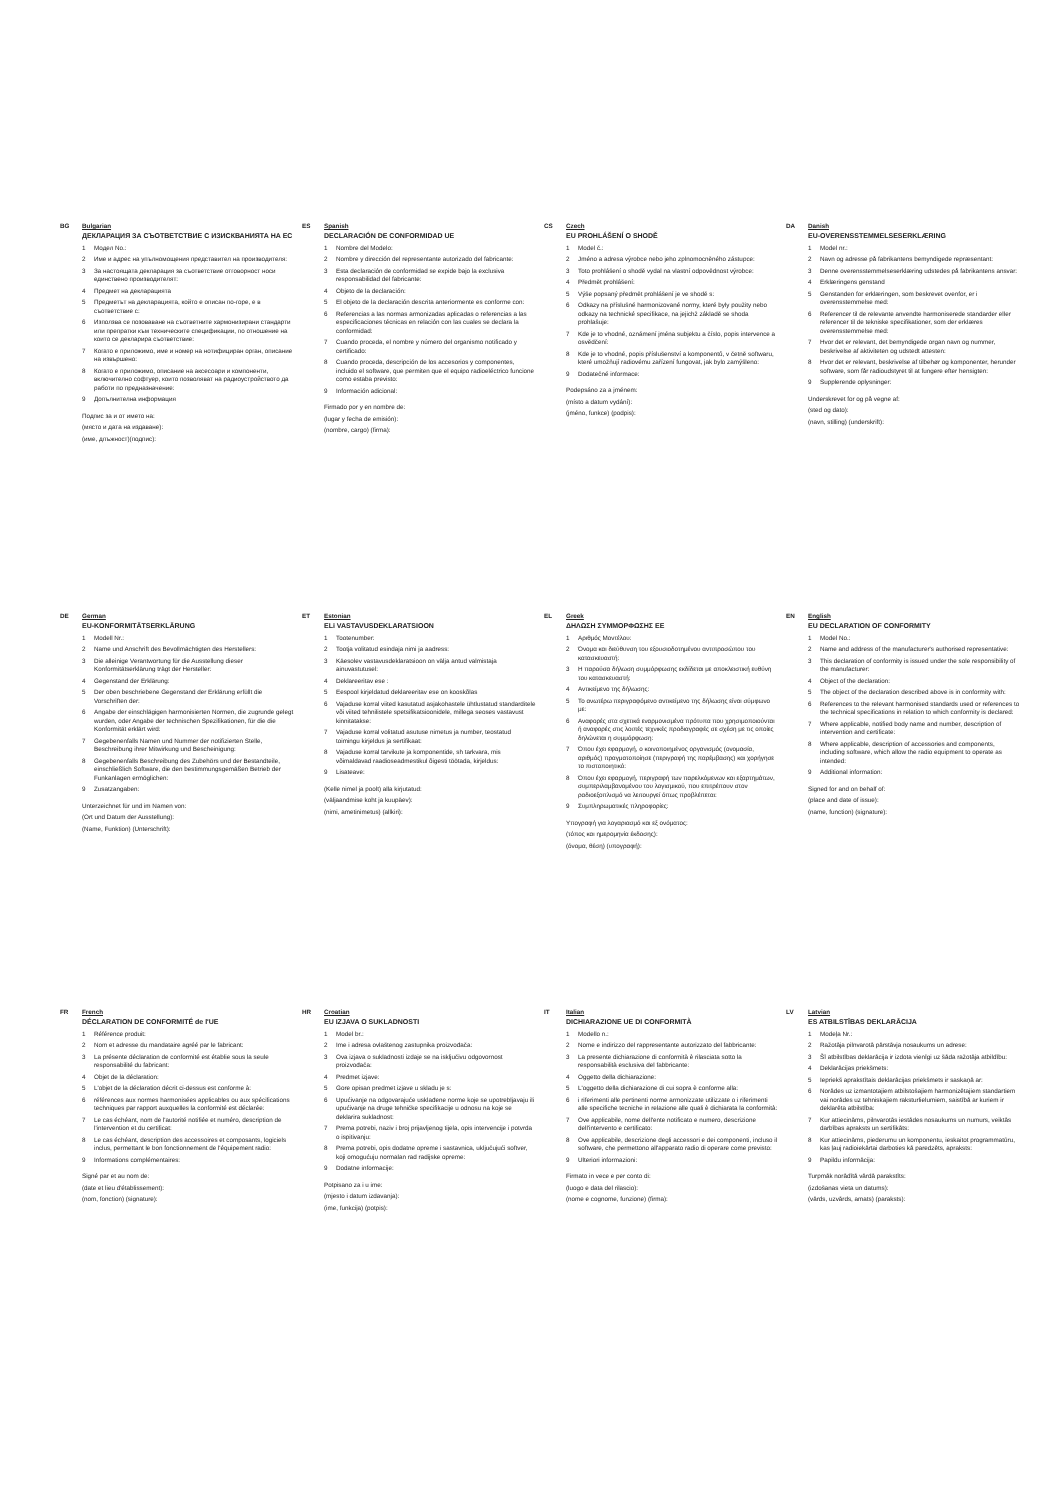BG
Bulgarian
ДЕКЛАРАЦИЯ ЗА СЪОТВЕТСТВИЕ С ИЗИСКВАНИЯТА НА ЕС
1 Модел No.:
2 Име и адрес на упълномощения представител на производителя:
3 За настоящата декларация за съответствие отговорност носи единствено производителят:
4 Предмет на декларацията
5 Предметът на декларацията, който е описан по-горе, е в съответствие с:
6 Използва се позоваване на съответните хармонизирани стандарти или препратки към техническите спецификации, по отношение на които се декларира съответствие:
7 Когато е приложимо, име и номер на нотифициран орган, описание на извършено:
8 Когато е приложимо, описание на аксесоари и компоненти, включително софтуер, които позволяват на радиоустройството да работи по предназначение:
9 Допълнителна информация
Подпис за и от името на:
(място и дата на издаване):
(име, длъжност)(подпис):
ES
Spanish
DECLARACIÓN DE CONFORMIDAD UE
1 Nombre del Modelo:
2 Nombre y dirección del representante autorizado del fabricante:
3 Esta declaración de conformidad se expide bajo la exclusiva responsabilidad del fabricante:
4 Objeto de la declaración:
5 El objeto de la declaración descrita anteriormente es conforme con:
6 Referencias a las normas armonizadas aplicadas o referencias a las especificaciones técnicas en relación con las cuales se declara la conformidad:
7 Cuando proceda, el nombre y número del organismo notificado y certificado:
8 Cuando proceda, descripción de los accesorios y componentes, incluido el software, que permiten que el equipo radioeléctrico funcione como estaba previsto:
9 Información adicional:
Firmado por y en nombre de:
(lugar y fecha de emisión):
(nombre, cargo) (firma):
CS
Czech
EU PROHLÁŠENÍ O SHODĚ
1 Model č.:
2 Jméno a adresa výrobce nebo jeho zplnomocněného zástupce:
3 Toto prohlášení o shodě vydal na vlastní odpovědnost výrobce:
4 Předmět prohlášení:
5 Výše popsaný předmět prohlášení je ve shodě s:
6 Odkazy na příslušné harmonizované normy, které byly použity nebo odkazy na technické specifikace, na jejichž základě se shoda prohlašuje:
7 Kde je to vhodné, oznámení jména subjektu a číslo, popis intervence a osvědčení:
8 Kde je to vhodné, popis příslušenství a komponentů, v četně softwaru, které umožňují radiovému zařízení fungovat, jak bylo zamýšleno:
9 Dodatečné informace:
Podepsáno za a jménem:
(místo a datum vydání):
(jméno, funkce) (podpis):
DA
Danish
EU-OVERENSSTEMMELSESERKLÆRING
1 Model nr.:
2 Navn og adresse på fabrikantens bemyndigede repræsentant:
3 Denne overensstemmelseserklæring udstedes på fabrikantens ansvar:
4 Erklæringens genstand
5 Genstanden for erklæringen, som beskrevet ovenfor, er i overensstemmelse med:
6 Referencer til de relevante anvendte harmoniserede standarder eller referencer til de tekniske specifikationer, som der erklæres overensstemmelse med:
7 Hvor det er relevant, det bemyndigede organ navn og nummer, beskrivelse af aktiviteten og udstedt attesten:
8 Hvor det er relevant, beskrivelse af tilbehør og komponenter, herunder software, som får radioudstyret til at fungere efter hensigten:
9 Supplerende oplysninger:
Underskrevet for og på vegne af:
(sted og dato):
(navn, stilling) (underskrift):
DE
German
EU-KONFORMITÄTSERKLÄRUNG
1 Modell Nr.:
2 Name und Anschrift des Bevollmächtigten des Herstellers:
3 Die alleinige Verantwortung für die Ausstellung dieser Konformitätserklärung trägt der Hersteller:
4 Gegenstand der Erklärung:
5 Der oben beschriebene Gegenstand der Erklärung erfüllt die Vorschriften der:
6 Angabe der einschlägigen harmonisierten Normen, die zugrunde gelegt wurden, oder Angabe der technischen Spezifikationen, für die die Konformität erklärt wird:
7 Gegebenenfalls Namen und Nummer der notifizierten Stelle, Beschreibung ihrer Mitwirkung und Bescheinigung:
8 Gegebenenfalls Beschreibung des Zubehörs und der Bestandteile, einschließlich Software, die den bestimmungsgemäßen Betrieb der Funkanlagen ermöglichen:
9 Zusatzangaben:
Unterzeichnet für und im Namen von:
(Ort und Datum der Ausstellung):
(Name, Funktion) (Unterschrift):
ET
Estonian
ELi VASTAVUSDEKLARATSIOON
1 Tootenumber:
2 Tootja volitatud esindaja nimi ja aadress:
3 Käesolev vastavusdeklaratsioon on välja antud valmistaja ainuvastutusel:
4 Deklareeritav ese :
5 Eespool kirjeldatud deklareeritav ese on kooskõlas
6 Vajaduse korral viited kasutatud asjakohastele ühtlustatud standarditele või viited tehnilistele spetsifikatsioonidele, millega seoses vastavust kinnitatakse:
7 Vajaduse korral volitatud asutuse nimetus ja number, teostatud toimingu kirjeldus ja sertifikaat:
8 Vajaduse korral tarvikute ja komponentide, sh tarkvara, mis võimaldavad raadioseadmestikul õigesti töötada, kirjeldus:
9 Lisateave:
(Kelle nimel ja poolt) alla kirjutatud:
(väljaandmise koht ja kuupäev):
(nimi, ametinimetus) (allkiri):
EL
Greek
ΔΗΛΩΣΗ ΣΥΜΜΟΡΦΩΣΗΣ ΕΕ
1 Αριθμός Μοντέλου:
2 Όνομα και διεύθυνση του εξουσιοδοτημένου αντιπροσώπου του κατασκευαστή:
3 Η παρούσα δήλωση συμμόρφωσης εκδίδεται με αποκλειστική ευθύνη του κατασκευαστή:
4 Αντικείμενο της δήλωσης:
5 Το ανωτέρω περιγραφόμενο αντικείμενο της δήλωσης είναι σύμφωνο με:
6 Αναφορές στα σχετικά εναρμονισμένα πρότυπα που χρησιμοποιούνται ή αναφορές στις λοιπές τεχνικές προδιαγραφές σε σχέση με τις οποίες δηλώνεται η συμμόρφωση:
7 Όπου έχει εφαρμογή, ο κοινοποιημένος οργανισμός (ονομασία, αριθμός) πραγματοποίησε (περιγραφή της παρέμβασης) και χορήγησε το πιστοποιητικό:
8 Όπου έχει εφαρμογή, περιγραφή των παρελκόμενων και εξαρτημάτων, συμπεριλαμβανομένου του λογισμικού, που επιτρέπουν στον ραδιοεξοπλισμό να λειτουργεί όπως προβλέπεται:
9 Συμπληρωματικές πληροφορίες:
Υπογραφή για λογαριασμό και εξ ονόματος:
(τόπος και ημερομηνία έκδοσης):
(όνομα, θέση) (υπογραφή):
EN
English
EU DECLARATION OF CONFORMITY
1 Model No.:
2 Name and address of the manufacturer's authorised representative:
3 This declaration of conformity is issued under the sole responsibility of the manufacturer:
4 Object of the declaration:
5 The object of the declaration described above is in conformity with:
6 References to the relevant harmonised standards used or references to the technical specifications in relation to which conformity is declared:
7 Where applicable, notified body name and number, description of intervention and certificate:
8 Where applicable, description of accessories and components, including software, which allow the radio equipment to operate as intended:
9 Additional information:
Signed for and on behalf of:
(place and date of issue):
(name, function) (signature):
FR
French
DÉCLARATION DE CONFORMITÉ de l'UE
1 Référence produit:
2 Nom et adresse du mandataire agréé par le fabricant:
3 La présente déclaration de conformité est établie sous la seule responsabilité du fabricant:
4 Objet de la déclaration:
5 L'objet de la déclaration décrit ci-dessus est conforme à:
6 références aux normes harmonisées applicables ou aux spécifications techniques par rapport auxquelles la conformité est déclarée:
7 Le cas échéant, nom de l'autorité notifiée et numéro, description de l'intervention et du certificat:
8 Le cas échéant, description des accessoires et composants, logiciels inclus, permettant le bon fonctionnement de l'équipement radio:
9 Informations complémentaires:
Signé par et au nom de:
(date et lieu d'établissement):
(nom, fonction) (signature):
HR
Croatian
EU IZJAVA O SUKLADNOSTI
1 Model br.:
2 Ime i adresa ovlaštenog zastupnika proizvođača:
3 Ova izjava o sukladnosti izdaje se na isključivu odgovornost proizvođača:
4 Predmet izjave:
5 Gore opisan predmet izjave u skladu je s:
6 Upućivanje na odgovarajuće usklađene norme koje se upotrebljavaju ili upućivanje na druge tehničke specifikacije u odnosu na koje se deklarira sukladnost:
7 Prema potrebi, naziv i broj prijavljenog tijela, opis intervencije i potvrda o ispitivanju:
8 Prema potrebi, opis dodatne opreme i sastavnica, uključujući softver, koji omogućuju normalan rad radijske opreme:
9 Dodatne informacije:
Potpisano za i u ime:
(mjesto i datum izdavanja):
(ime, funkcija) (potpis):
IT
Italian
DICHIARAZIONE UE DI CONFORMITÀ
1 Modello n.:
2 Nome e indirizzo del rappresentante autorizzato del fabbricante:
3 La presente dichiarazione di conformità è rilasciata sotto la responsabilità esclusiva del fabbricante:
4 Oggetto della dichiarazione:
5 L'oggetto della dichiarazione di cui sopra è conforme alla:
6 i riferimenti alle pertinenti norme armonizzate utilizzate o i riferimenti alle specifiche tecniche in relazione alle quali è dichiarata la conformità:
7 Ove applicabile, nome dell'ente notificato e numero, descrizione dell'intervento e certificato:
8 Ove applicabile, descrizione degli accessori e dei componenti, incluso il software, che permettono all'apparato radio di operare come previsto:
9 Ulteriori informazioni:
Firmato in vece e per conto di:
(luogo e data del rilascio):
(nome e cognome, funzione) (firma):
LV
Latvian
ES ATBILSTĪBAS DEKLARĀCIJA
1 Modeļa Nr.:
2 Ražotāja pilnvarotā pārstāvja nosaukums un adrese:
3 Šī atbilstības deklarācija ir izdota vienīgi uz šāda ražotāja atbildību:
4 Deklarācijas priekšmets:
5 Iepriekš aprakstītais deklarācijas priekšmets ir saskaņā ar:
6 Norādes uz izmantotajiem atbilstošajiem harmonizētajiem standartiem vai norādes uz tehniskajiem raksturlielumiem, saistībā ar kuriem ir deklarēta atbilstība:
7 Kur attiecināms, pilnvarotās iestādes nosaukums un numurs, veiktās darbības apraksts un sertifikāts:
8 Kur attiecināms, piederumu un komponentu, ieskaitot programmatūru, kas ļauj radioiekārtai darboties kā paredzēts, apraksts:
9 Papildu informācija:
Turpmāk norādītā vārdā parakstīts:
(izdošanas vieta un datums):
(vārds, uzvārds, amats) (paraksts):